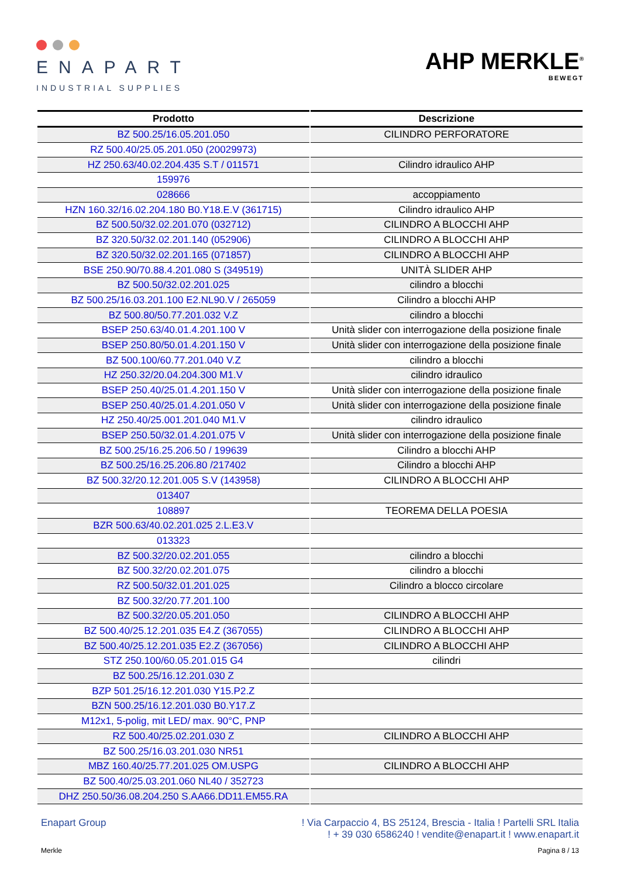ENAPART
INDUSTRIAL SUPPLIES
AHP MERKLE<sup>®</sup>
BEWEGT
| Prodotto | Descrizione |
| --- | --- |
| BZ 500.25/16.05.201.050 | CILINDRO PERFORATORE |
| RZ 500.40/25.05.201.050 (20029973) | |
| HZ 250.63/40.02.204.435 S.T / 011571 | Cilindro idraulico AHP |
| 159976 | |
| 028666 | accoppiamento |
| HZN 160.32/16.02.204.180 B0.Y18.E.V (361715) | Cilindro idraulico AHP |
| BZ 500.50/32.02.201.070 (032712) | CILINDRO A BLOCCHI AHP |
| BZ 320.50/32.02.201.140 (052906) | CILINDRO A BLOCCHI AHP |
| BZ 320.50/32.02.201.165 (071857) | CILINDRO A BLOCCHI AHP |
| BSE 250.90/70.88.4.201.080 S (349519) | UNITÀ SLIDER AHP |
| BZ 500.50/32.02.201.025 | cilindro a blocchi |
| BZ 500.25/16.03.201.100 E2.NL90.V / 265059 | Cilindro a blocchi AHP |
| BZ 500.80/50.77.201.032 V.Z | cilindro a blocchi |
| BSEP 250.63/40.01.4.201.100 V | Unità slider con interrogazione della posizione finale |
| BSEP 250.80/50.01.4.201.150 V | Unità slider con interrogazione della posizione finale |
| BZ 500.100/60.77.201.040 V.Z | cilindro a blocchi |
| HZ 250.32/20.04.204.300 M1.V | cilindro idraulico |
| BSEP 250.40/25.01.4.201.150 V | Unità slider con interrogazione della posizione finale |
| BSEP 250.40/25.01.4.201.050 V | Unità slider con interrogazione della posizione finale |
| HZ 250.40/25.001.201.040 M1.V | cilindro idraulico |
| BSEP 250.50/32.01.4.201.075 V | Unità slider con interrogazione della posizione finale |
| BZ 500.25/16.25.206.50 / 199639 | Cilindro a blocchi AHP |
| BZ 500.25/16.25.206.80 /217402 | Cilindro a blocchi AHP |
| BZ 500.32/20.12.201.005 S.V (143958) | CILINDRO A BLOCCHI AHP |
| 013407 | |
| 108897 | TEOREMA DELLA POESIA |
| BZR 500.63/40.02.201.025 2.L.E3.V | |
| 013323 | |
| BZ 500.32/20.02.201.055 | cilindro a blocchi |
| BZ 500.32/20.02.201.075 | cilindro a blocchi |
| RZ 500.50/32.01.201.025 | Cilindro a blocco circolare |
| BZ 500.32/20.77.201.100 | |
| BZ 500.32/20.05.201.050 | CILINDRO A BLOCCHI AHP |
| BZ 500.40/25.12.201.035 E4.Z (367055) | CILINDRO A BLOCCHI AHP |
| BZ 500.40/25.12.201.035 E2.Z (367056) | CILINDRO A BLOCCHI AHP |
| STZ 250.100/60.05.201.015 G4 | cilindri |
| BZ 500.25/16.12.201.030 Z | |
| BZP 501.25/16.12.201.030 Y15.P2.Z | |
| BZN 500.25/16.12.201.030 B0.Y17.Z | |
| M12x1, 5-polig, mit LED/ max. 90°C, PNP | |
| RZ 500.40/25.02.201.030 Z | CILINDRO A BLOCCHI AHP |
| BZ 500.25/16.03.201.030 NR51 | |
| MBZ 160.40/25.77.201.025 OM.USPG | CILINDRO A BLOCCHI AHP |
| BZ 500.40/25.03.201.060 NL40 / 352723 | |
| DHZ 250.50/36.08.204.250 S.AA66.DD11.EM55.RA | |
Enapart Group ! Via Carpaccio 4, BS 25124, Brescia - Italia ! Partelli SRL Italia
! + 39 030 6586240 ! vendite@enapart.it ! www.enapart.it
Merkle Pagina 8 / 13